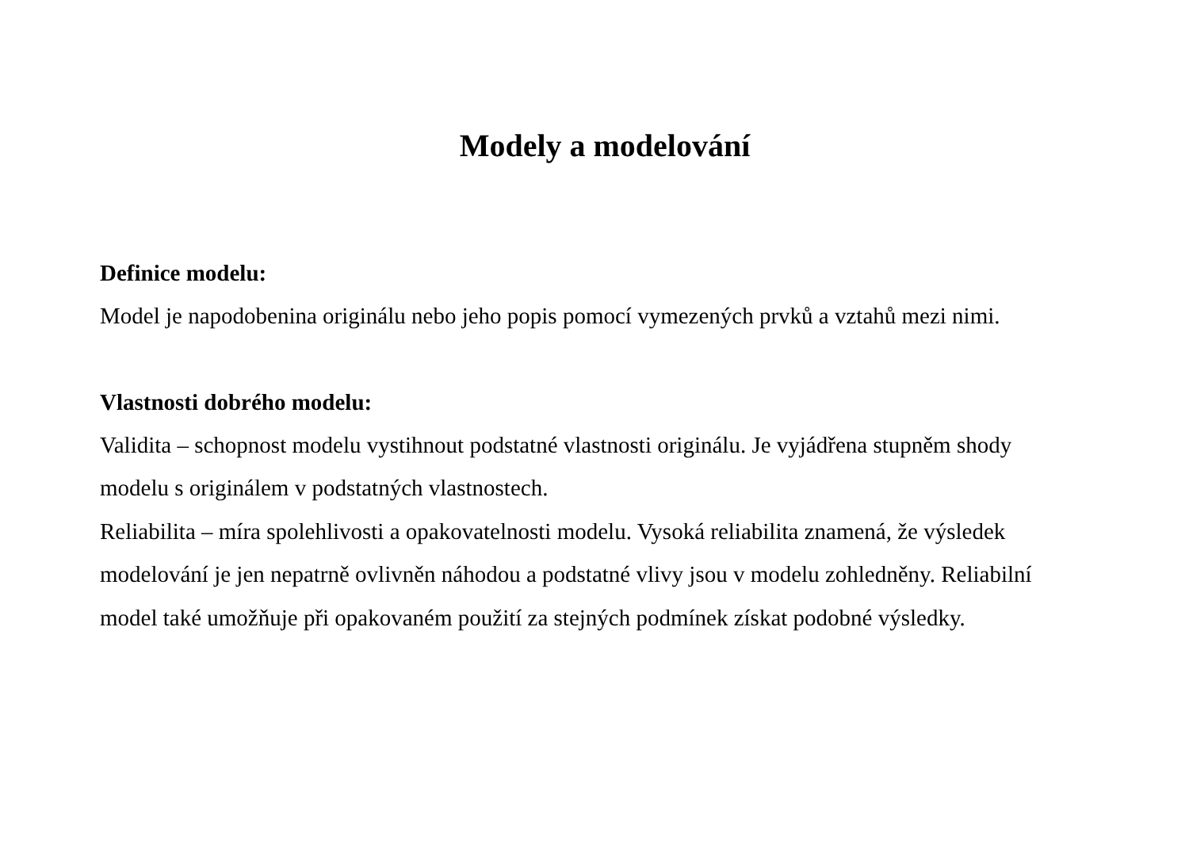Modely a modelování
Definice modelu:
Model je napodobenina originálu nebo jeho popis pomocí vymezených prvků a vztahů mezi nimi.
Vlastnosti dobrého modelu:
Validita – schopnost modelu vystihnout podstatné vlastnosti originálu. Je vyjádřena stupněm shody modelu s originálem v podstatných vlastnostech.
Reliabilita – míra spolehlivosti a opakovatelnosti modelu. Vysoká reliabilita znamená, že výsledek modelování je jen nepatrně ovlivněn náhodou a podstatné vlivy jsou v modelu zohledněny. Reliabilní model také umožňuje při opakovaném použití za stejných podmínek získat podobné výsledky.